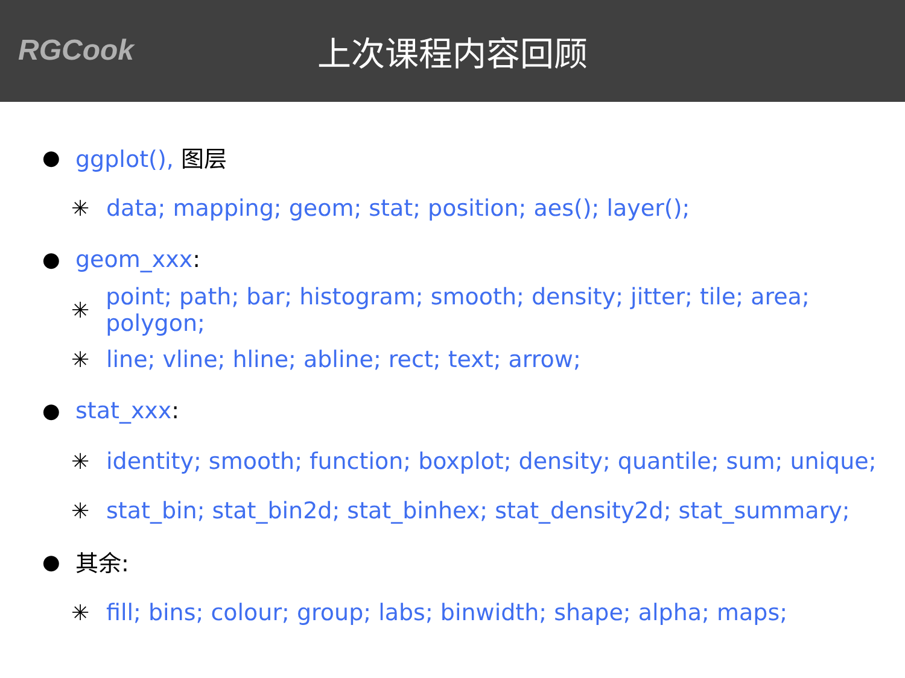RGCook
上次课程内容回顾
● ggplot(), 图层
✳ data; mapping; geom; stat; position; aes(); layer();
● geom_xxx:
✳ point; path; bar; histogram; smooth; density; jitter; tile; area; polygon;
✳ line; vline; hline; abline; rect; text; arrow;
● stat_xxx:
✳ identity; smooth; function; boxplot; density; quantile; sum; unique;
✳ stat_bin; stat_bin2d; stat_binhex; stat_density2d; stat_summary;
● 其余:
✳ fill; bins; colour; group; labs; binwidth; shape; alpha; maps;